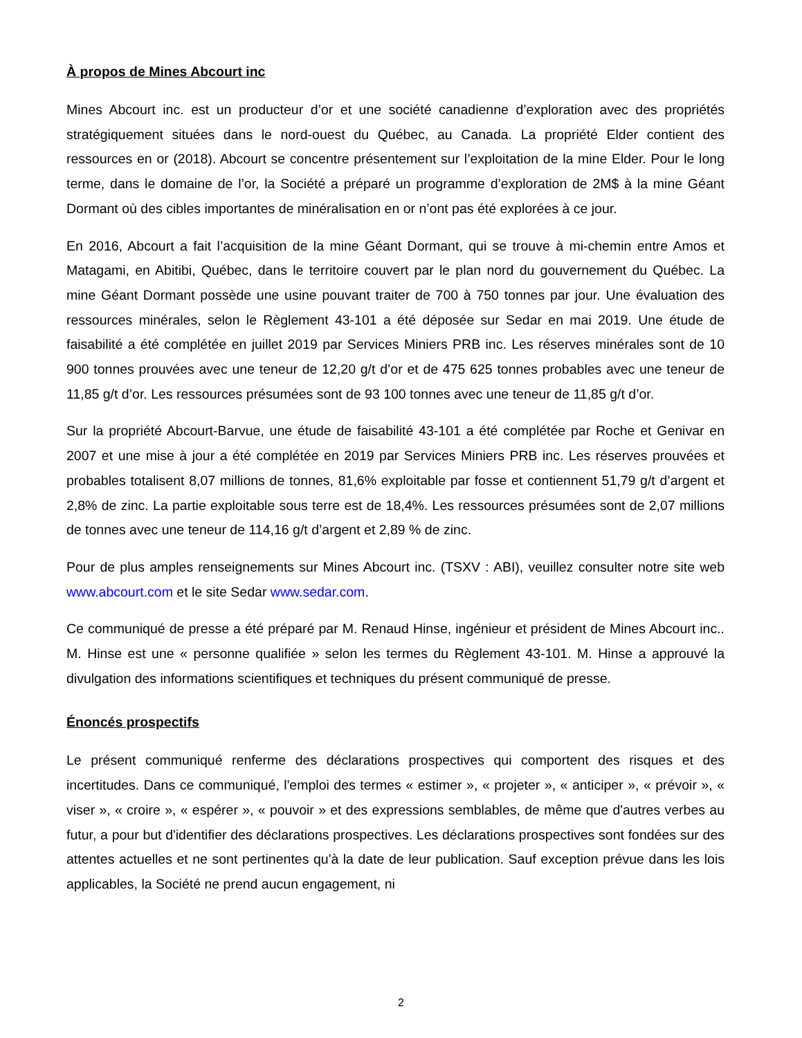À propos de Mines Abcourt inc
Mines Abcourt inc. est un producteur d’or et une société canadienne d’exploration avec des propriétés stratégiquement situées dans le nord-ouest du Québec, au Canada. La propriété Elder contient des ressources en or (2018). Abcourt se concentre présentement sur l’exploitation de la mine Elder. Pour le long terme, dans le domaine de l’or, la Société a préparé un programme d’exploration de 2M$ à la mine Géant Dormant où des cibles importantes de minéralisation en or n’ont pas été explorées à ce jour.
En 2016, Abcourt a fait l’acquisition de la mine Géant Dormant, qui se trouve à mi-chemin entre Amos et Matagami, en Abitibi, Québec, dans le territoire couvert par le plan nord du gouvernement du Québec. La mine Géant Dormant possède une usine pouvant traiter de 700 à 750 tonnes par jour. Une évaluation des ressources minérales, selon le Règlement 43-101 a été déposée sur Sedar en mai 2019. Une étude de faisabilité a été complétée en juillet 2019 par Services Miniers PRB inc. Les réserves minérales sont de 10 900 tonnes prouvées avec une teneur de 12,20 g/t d’or et de 475 625 tonnes probables avec une teneur de 11,85 g/t d’or. Les ressources présumées sont de 93 100 tonnes avec une teneur de 11,85 g/t d’or.
Sur la propriété Abcourt-Barvue, une étude de faisabilité 43-101 a été complétée par Roche et Genivar en 2007 et une mise à jour a été complétée en 2019 par Services Miniers PRB inc. Les réserves prouvées et probables totalisent 8,07 millions de tonnes, 81,6% exploitable par fosse et contiennent 51,79 g/t d’argent et 2,8% de zinc. La partie exploitable sous terre est de 18,4%. Les ressources présumées sont de 2,07 millions de tonnes avec une teneur de 114,16 g/t d’argent et 2,89 % de zinc.
Pour de plus amples renseignements sur Mines Abcourt inc. (TSXV : ABI), veuillez consulter notre site web www.abcourt.com et le site Sedar www.sedar.com.
Ce communiqué de presse a été préparé par M. Renaud Hinse, ingénieur et président de Mines Abcourt inc.. M. Hinse est une « personne qualifiée » selon les termes du Règlement 43-101. M. Hinse a approuvé la divulgation des informations scientifiques et techniques du présent communiqué de presse.
Énoncés prospectifs
Le présent communiqué renferme des déclarations prospectives qui comportent des risques et des incertitudes. Dans ce communiqué, l'emploi des termes « estimer », « projeter », « anticiper », « prévoir », « viser », « croire », « espérer », « pouvoir » et des expressions semblables, de même que d'autres verbes au futur, a pour but d'identifier des déclarations prospectives. Les déclarations prospectives sont fondées sur des attentes actuelles et ne sont pertinentes qu'à la date de leur publication. Sauf exception prévue dans les lois applicables, la Société ne prend aucun engagement, ni
2